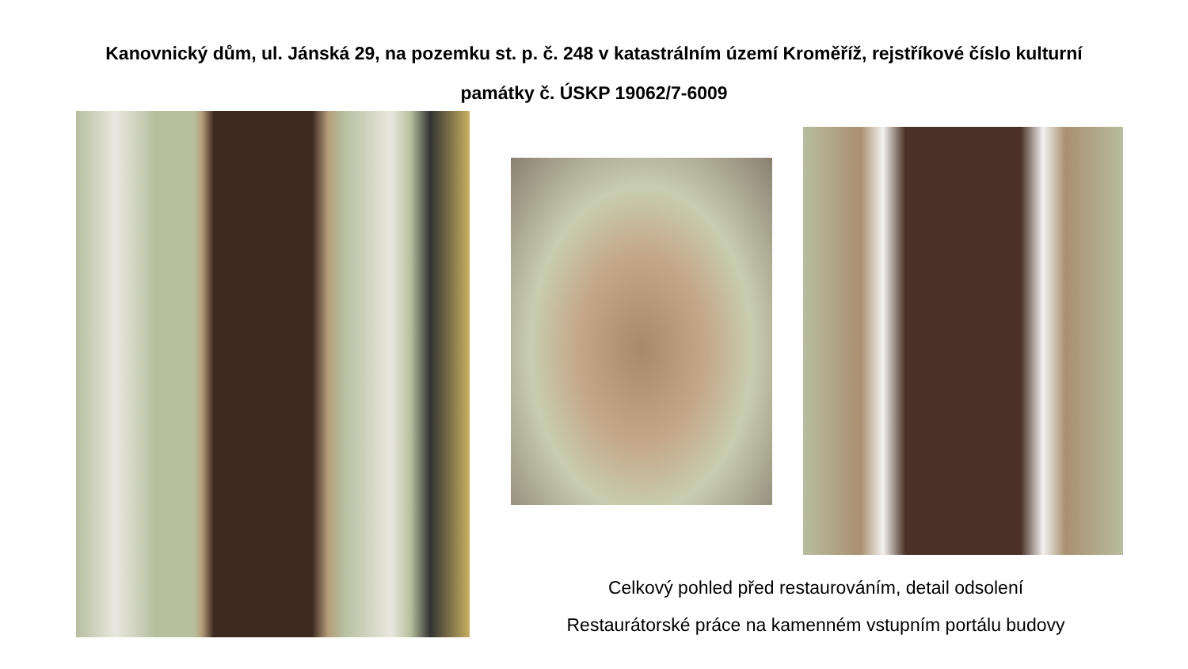Kanovnický dům, ul. Jánská 29, na pozemku st. p. č. 248 v katastrálním území Kroměříž, rejstříkové číslo kulturní
památky č. ÚSKP 19062/7-6009
Celkový pohled před restaurováním, detail odsolení
Restaurátorské práce na kamenném vstupním portálu budovy